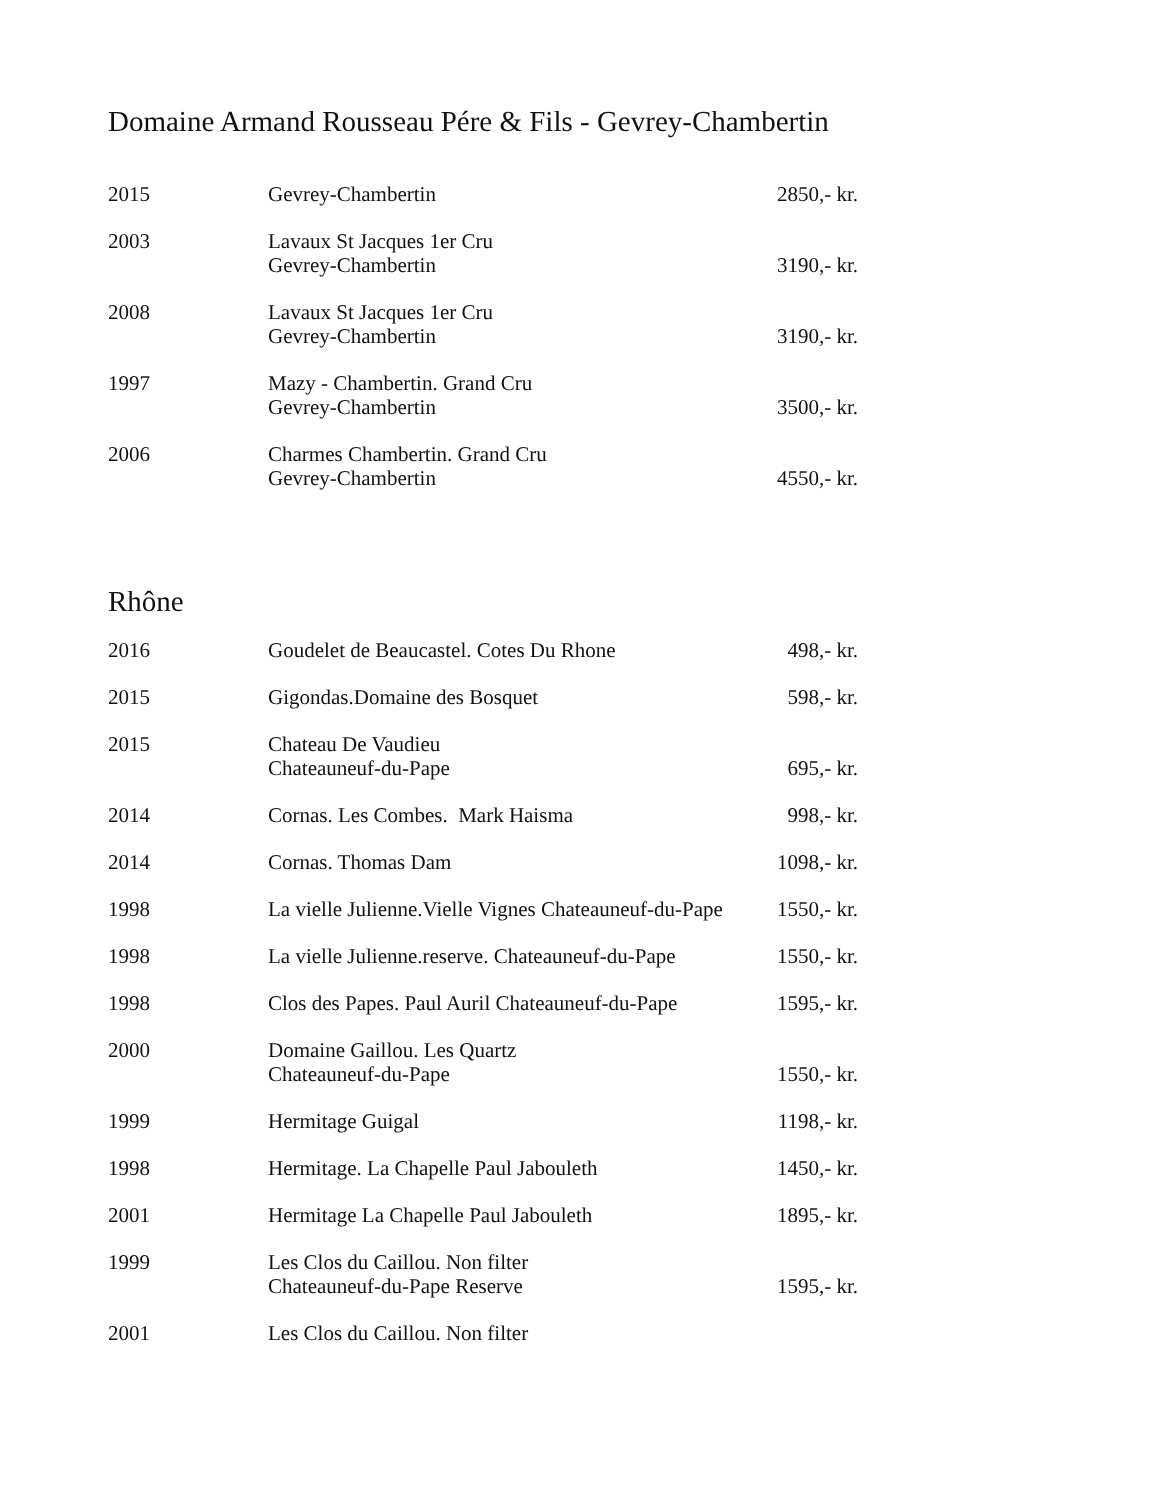Domaine Armand Rousseau Pére & Fils - Gevrey-Chambertin
| 2015 | Gevrey-Chambertin | 2850,- kr. |
| 2003 | Lavaux St Jacques 1er Cru Gevrey-Chambertin | 3190,- kr. |
| 2008 | Lavaux St Jacques 1er Cru Gevrey-Chambertin | 3190,- kr. |
| 1997 | Mazy - Chambertin. Grand Cru Gevrey-Chambertin | 3500,- kr. |
| 2006 | Charmes Chambertin. Grand Cru Gevrey-Chambertin | 4550,- kr. |
Rhône
| 2016 | Goudelet de Beaucastel. Cotes Du Rhone | 498,- kr. |
| 2015 | Gigondas.Domaine des Bosquet | 598,- kr. |
| 2015 | Chateau De Vaudieu Chateauneuf-du-Pape | 695,- kr. |
| 2014 | Cornas. Les Combes. Mark Haisma | 998,- kr. |
| 2014 | Cornas. Thomas Dam | 1098,- kr. |
| 1998 | La vielle Julienne.Vielle Vignes Chateauneuf-du-Pape | 1550,- kr. |
| 1998 | La vielle Julienne.reserve. Chateauneuf-du-Pape | 1550,- kr. |
| 1998 | Clos des Papes. Paul Auril Chateauneuf-du-Pape | 1595,- kr. |
| 2000 | Domaine Gaillou. Les Quartz Chateauneuf-du-Pape | 1550,- kr. |
| 1999 | Hermitage Guigal | 1198,- kr. |
| 1998 | Hermitage. La Chapelle Paul Jabouleth | 1450,- kr. |
| 2001 | Hermitage La Chapelle Paul Jabouleth | 1895,- kr. |
| 1999 | Les Clos du Caillou. Non filter Chateauneuf-du-Pape Reserve | 1595,- kr. |
| 2001 | Les Clos du Caillou. Non filter | |